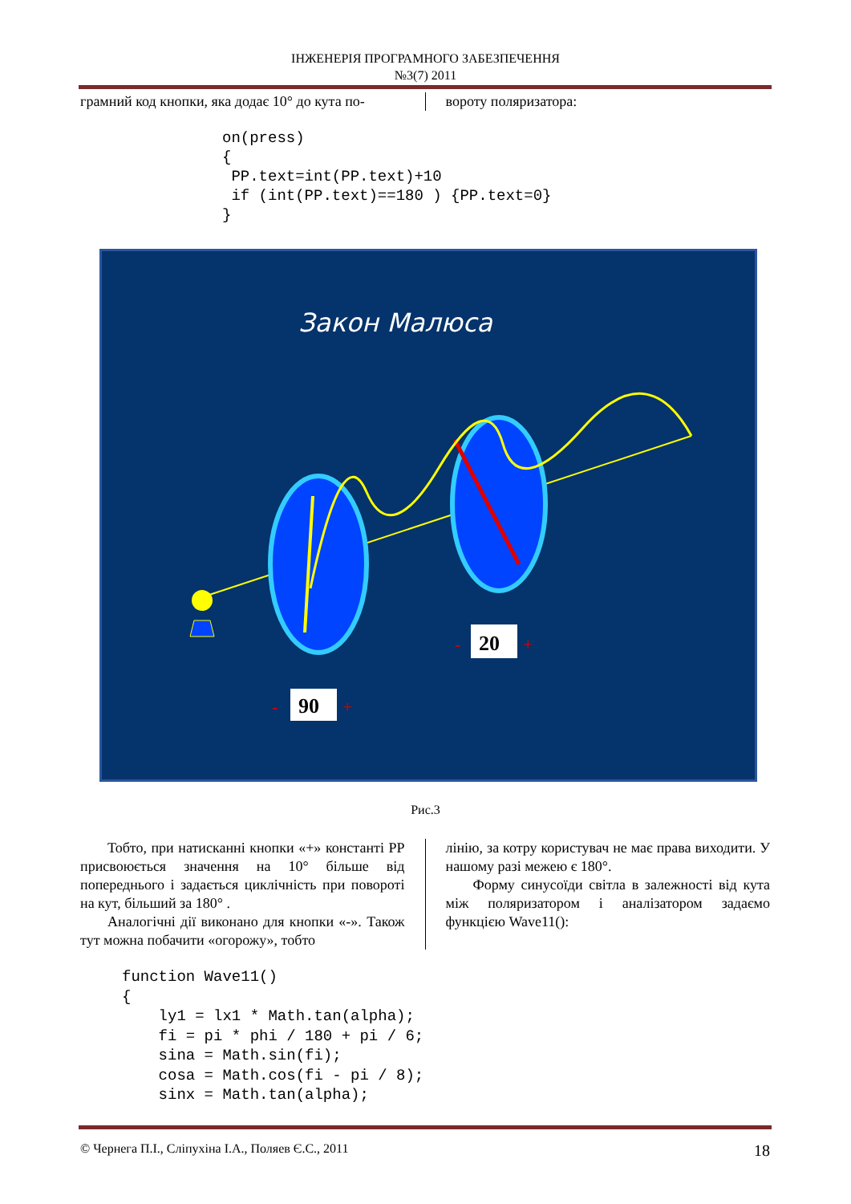ІНЖЕНЕРІЯ ПРОГРАМНОГО ЗАБЕЗПЕЧЕННЯ
№3(7) 2011
грамний код кнопки, яка додає 10° до кута по-
вороту поляризатора:
on(press)
{
 PP.text=int(PP.text)+10
 if (int(PP.text)==180 ) {PP.text=0}
}
Закон Малюса
90
-
+
20
-
+
Рис.3
Тобто, при натисканні кнопки «+» константі РР присвоюється значення на 10° більше від попереднього і задається циклічність при повороті на кут, більший за 180° .
Аналогічні дії виконано для кнопки «-». Також тут можна побачити «огорожу», тобто
лінію, за котру користувач не має права виходити. У нашому разі межею є 180°.
Форму синусоїди світла в залежності від кута між поляризатором і аналізатором задаємо функцією Wave11():
function Wave11()
{
    ly1 = lx1 * Math.tan(alpha);
    fi = pi * phi / 180 + pi / 6;
    sina = Math.sin(fi);
    cosa = Math.cos(fi - pi / 8);
    sinx = Math.tan(alpha);
© Чернега П.І., Сліпухіна І.А., Поляев Є.С., 2011 18